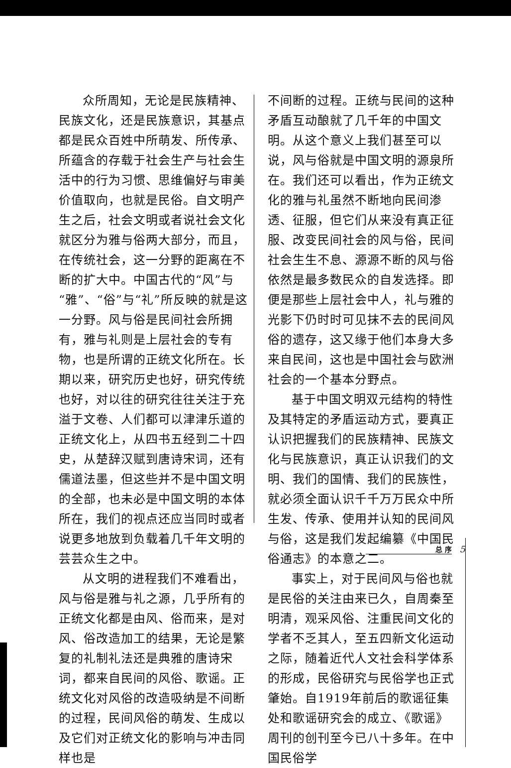众所周知，无论是民族精神、民族文化，还是民族意识，其基点都是民众百姓中所萌发、所传承、所蕴含的存载于社会生产与社会生活中的行为习惯、思维偏好与审美价值取向，也就是民俗。自文明产生之后，社会文明或者说社会文化就区分为雅与俗两大部分，而且，在传统社会，这一分野的距离在不断的扩大中。中国古代的“风”与“雅”、“俗”与“礼”所反映的就是这一分野。风与俗是民间社会所拥有，雅与礼则是上层社会的专有物，也是所谓的正统文化所在。长期以来，研究历史也好，研究传统也好，对以往的研究往往关注于充溢于文卷、人们都可以津津乐道的正统文化上，从四书五经到二十四史，从楚辞汉赋到唐诗宋词，还有儒道法墨，但这些并不是中国文明的全部，也未必是中国文明的本体所在，我们的视点还应当同时或者说更多地放到负载着几千年文明的芸芸众生之中。
从文明的进程我们不难看出，风与俗是雅与礼之源，几乎所有的正统文化都是由风、俗而来，是对风、俗改造加工的结果，无论是繁复的礼制礼法还是典雅的唐诗宋词，都来自民间的风俗、歌谣。正统文化对风俗的改造吸纳是不间断的过程，民间风俗的萌发、生成以及它们对正统文化的影响与冲击同样也是
不间断的过程。正统与民间的这种矛盾互动酿就了几千年的中国文明。从这个意义上我们甚至可以说，风与俗就是中国文明的源泉所在。我们还可以看出，作为正统文化的雅与礼虽然不断地向民间渗透、征服，但它们从来没有真正征服、改变民间社会的风与俗，民间社会生生不息、源源不断的风与俗依然是最多数民众的自发选择。即便是那些上层社会中人，礼与雅的光影下仍时时可见抹不去的民间风俗的遗存，这又缘于他们本身大多来自民间，这也是中国社会与欧洲社会的一个基本分野点。
基于中国文明双元结构的特性及其特定的矛盾运动方式，要真正认识把握我们的民族精神、民族文化与民族意识，真正认识我们的文明、我们的国情、我们的民族性，就必须全面认识千千万万民众中所生发、传承、使用并认知的民间风与俗，这是我们发起编纂《中国民俗通志》的本意之二。
事实上，对于民间风与俗也就是民俗的关注由来已久，自周秦至明清，观采风俗、注重民间文化的学者不乏其人，至五四新文化运动之际，随着近代人文社会科学体系的形成，民俗研究与民俗学也正式肇始。自1919年前后的歌谣征集处和歌谣研究会的成立、《歌谣》周刊的创刊至今已八十多年。在中国民俗学
总 序 5